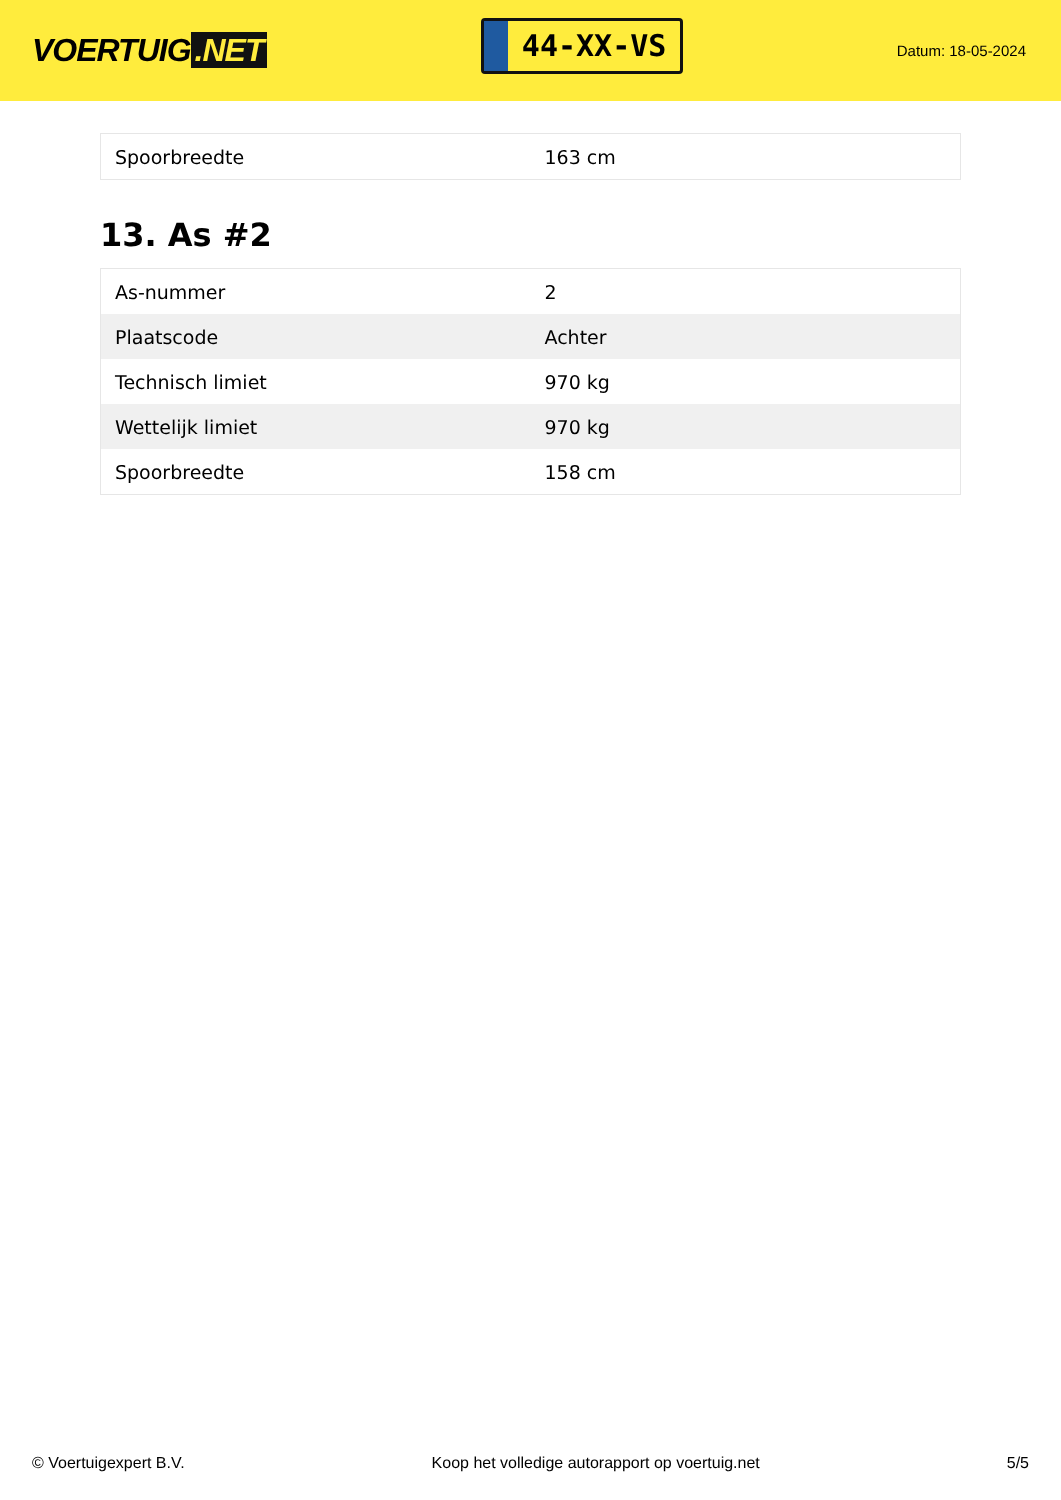VOERTUIG.NET
44-XX-VS
Datum: 18-05-2024
| Spoorbreedte | 163 cm |
13. As #2
| As-nummer | 2 |
| Plaatscode | Achter |
| Technisch limiet | 970 kg |
| Wettelijk limiet | 970 kg |
| Spoorbreedte | 158 cm |
© Voertuigexpert B.V. Koop het volledige autorapport op voertuig.net 5/5